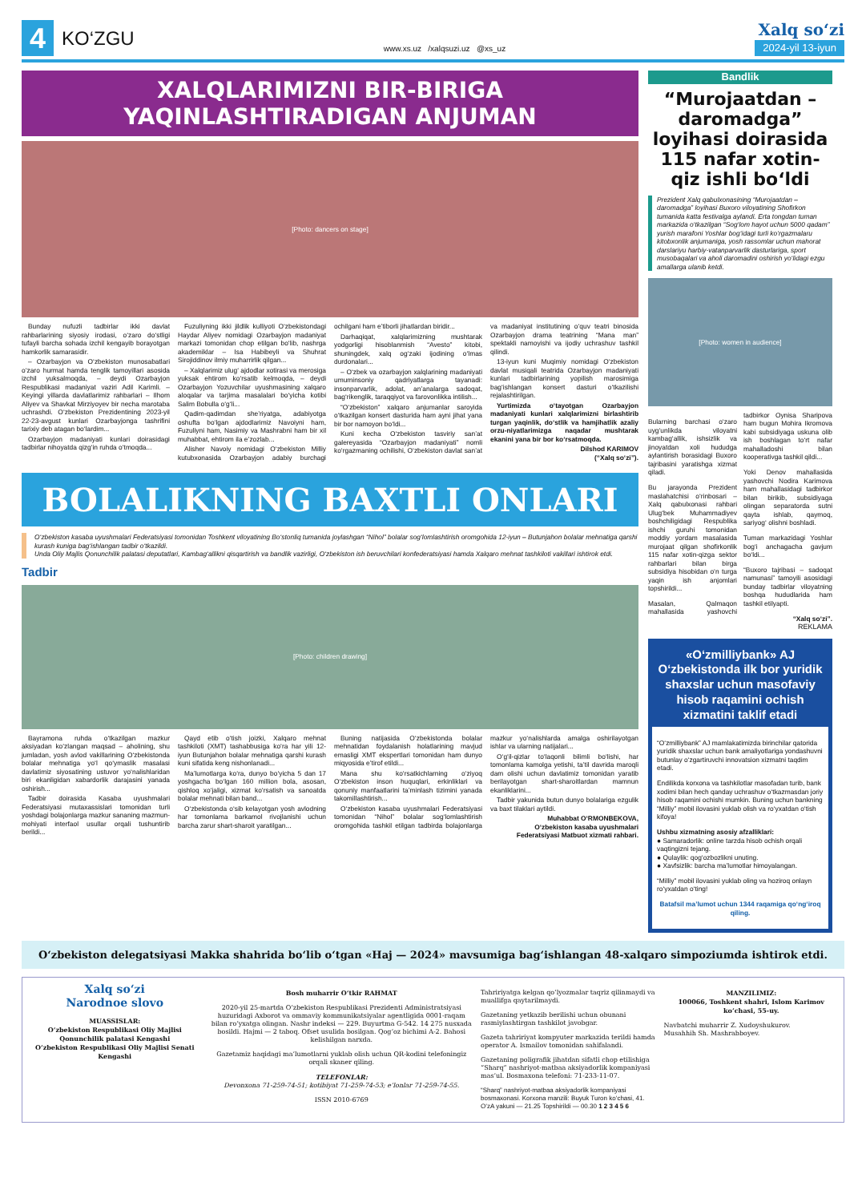4 KO‘ZGU
www.xs.uz /xalqsuzi.uz @xs_uz
Xalq so‘zi
2024-yil 13-iyun
XALQLARIMIZNI BIR-BIRIGA YAQINLASHTIRADIGAN ANJUMAN
[Photo: dancers on stage]
Bunday nufuzli tadbirlar ikki davlat rahbarlarining siyosiy irodasi, o‘zaro do‘stligi tufayli barcha sohada izchil kengayib borayotgan hamkorlik samarasidir.
– Ozarbayjon va O‘zbekiston munosabatlari o‘zaro hurmat hamda tenglik tamoyillari asosida izchil yuksalmoqda, – deydi Ozarbayjon Respublikasi madaniyat vaziri Adil Karimli. – Keyingi yillarda davlatlarimiz rahbarlari – Ilhom Aliyev va Shavkat Mirziyoyev bir necha marotaba uchrashdi. O‘zbekiston Prezidentining 2023-yil 22-23-avgust kunlari Ozarbayjonga tashrifini tarixiy deb atagan bo‘lardim...
Ozarbayjon madaniyati kunlari doirasidagi tadbirlar nihoyatda qizg‘in ruhda o‘tmoqda...
Fuzuliyning ikki jildlik kulliyoti O‘zbekistondagi Haydar Aliyev nomidagi Ozarbayjon madaniyat markazi tomonidan chop etilgan bo‘lib, nashrga akademiklar – Isa Habibeyli va Shuhrat Sirojiddinov ilmiy muharrirlik qilgan...
– Xalqlarimiz ulug‘ ajdodlar xotirasi va merosiga yuksak ehtirom ko‘rsatib kelmoqda, – deydi Ozarbayjon Yozuvchilar uyushmasining xalqaro aloqalar va tarjima masalalari bo‘yicha kotibi Salim Bobulla o‘g‘li...
Qadim-qadimdan she’riyatga, adabiyotga oshufta bo‘lgan ajdodlarimiz Navoiyni ham, Fuzuliyni ham, Nasimiy va Mashrabni ham bir xil muhabbat, ehtirom ila e’zozlab...
Alisher Navoiy nomidagi O‘zbekiston Milliy kutubxonasida Ozarbayjon adabiy burchagi ochilgani ham e’tiborli jihatlardan biridir...
Darhaqiqat, xalqlarimizning mushtarak yodgorligi hisoblanmish “Avesto” kitobi, shuningdek, xalq og‘zaki ijodining o‘lmas durdonalari...
– O‘zbek va ozarbayjon xalqlarining madaniyati umuminsoniy qadriyatlarga tayanadi: insonparvarlik, adolat, an’analarga sadoqat, bag‘rikenglik, taraqqiyot va farovonlikka intilish...
“O‘zbekiston” xalqaro anjumanlar saroyida o‘tkazilgan konsert dasturida ham ayni jihat yana bir bor namoyon bo‘ldi...
Kuni kecha O‘zbekiston tasviriy san’at galereyasida “Ozarbayjon madaniyati” nomli ko‘rgazmaning ochilishi, O‘zbekiston davlat san’at va madaniyat institutining o‘quv teatri binosida Ozarbayjon drama teatrining “Mana man” spektakli namoyishi va ijodiy uchrashuv tashkil qilindi.
13-iyun kuni Muqimiy nomidagi O‘zbekiston davlat musiqali teatrida Ozarbayjon madaniyati kunlari tadbirlarining yopilish marosimiga bag‘ishlangan konsert dasturi o‘tkazilishi rejalashtirilgan.
Yurtimizda o‘tayotgan Ozarbayjon madaniyati kunlari xalqlarimizni birlashtirib turgan yaqinlik, do‘stlik va hamjihatlik azaliy orzu-niyatlarimizga naqadar mushtarak ekanini yana bir bor ko‘rsatmoqda.
Dilshod KARIMOV
(“Xalq so‘zi”).
BOLALIKNING BAXTLI ONLARI
O‘zbekiston kasaba uyushmalari Federatsiyasi tomonidan Toshkent viloyatining Bo‘stonliq tumanida joylashgan “Nihol” bolalar sog‘lomlashtirish oromgohida 12-iyun – Butunjahon bolalar mehnatiga qarshi kurash kuniga bag‘ishlangan tadbir o‘tkazildi.
Unda Oliy Majlis Qonunchilik palatasi deputatlari, Kambag‘allikni qisqartirish va bandlik vazirligi, O‘zbekiston ish beruvchilari konfederatsiyasi hamda Xalqaro mehnat tashkiloti vakillari ishtirok etdi.
Tadbir
[Photo: children drawing]
Bayramona ruhda o‘tkazilgan mazkur aksiyadan ko‘zlangan maqsad – aholining, shu jumladan, yosh avlod vakillarining O‘zbekistonda bolalar mehnatiga yo‘l qo‘ymaslik masalasi davlatimiz siyosatining ustuvor yo‘nalishlaridan biri ekanligidan xabardorlik darajasini yanada oshirish...
Tadbir doirasida Kasaba uyushmalari Federatsiyasi mutaxassislari tomonidan turli yoshdagi bolajonlarga mazkur sananing mazmun-mohiyati interfaol usullar orqali tushuntirib berildi...
Qayd etib o‘tish joizki, Xalqaro mehnat tashkiloti (XMT) tashabbusiga ko‘ra har yili 12-iyun Butunjahon bolalar mehnatiga qarshi kurash kuni sifatida keng nishonlanadi...
Ma’lumotlarga ko‘ra, dunyo bo‘yicha 5 dan 17 yoshgacha bo‘lgan 160 million bola, asosan, qishloq xo‘jaligi, xizmat ko‘rsatish va sanoatda bolalar mehnati bilan band...
O‘zbekistonda o‘sib kelayotgan yosh avlodning har tomonlama barkamol rivojlanishi uchun barcha zarur shart-sharoit yaratilgan...
Buning natijasida O‘zbekistonda bolalar mehnatidan foydalanish holatlarining mavjud emasligi XMT ekspertlari tomonidan ham dunyo miqyosida e’tirof etildi...
Mana shu ko‘rsatkichlarning o‘ziyoq O‘zbekiston inson huquqlari, erkinliklari va qonuniy manfaatlarini ta’minlash tizimini yanada takomillashtirish...
O‘zbekiston kasaba uyushmalari Federatsiyasi tomonidan “Nihol” bolalar sog‘lomlashtirish oromgohida tashkil etilgan tadbirda bolajonlarga mazkur yo‘nalishlarda amalga oshirilayotgan ishlar va ularning natijalari...
O‘g‘il-qizlar to‘laqonli bilimli bo‘lishi, har tomonlama kamolga yetishi, ta’til davrida maroqli dam olishi uchun davlatimiz tomonidan yaratib berilayotgan shart-sharoitlardan mamnun ekanliklarini...
Tadbir yakunida butun dunyo bolalariga ezgulik va baxt tilaklari aytildi.
Muhabbat O‘RMONBEKOVA,
O‘zbekiston kasaba uyushmalari Federatsiyasi Matbuot xizmati rahbari.
Bandlik
“Murojaatdan – daromadga” loyihasi doirasida 115 nafar xotin-qiz ishli bo‘ldi
Prezident Xalq qabulxonasining “Murojaatdan – daromadga” loyihasi Buxoro viloyatining Shofirkon tumanida katta festivalga aylandi. Erta tongdan tuman markazida o‘tkazilgan “Sog‘lom hayot uchun 5000 qadam” yurish marafoni Yoshlar bog‘idagi turli ko‘rgazmalaru kitobxonlik anjumaniga, yosh rassomlar uchun mahorat darslariyu harbiy-vatanparvarlik dasturlariga, sport musobaqalari va aholi daromadini oshirish yo‘lidagi ezgu amallarga ulanib ketdi.
[Photo: women in audience]
Bularning barchasi o‘zaro uyg‘unlikda viloyatni kambag‘allik, ishsizlik va jinoyatdan xoli hududga aylantirish borasidagi Buxoro tajribasini yaratishga xizmat qiladi.
Bu jarayonda Prezident maslahatchisi o‘rinbosari – Xalq qabulxonasi rahbari Ulug‘bek Muhammadiyev boshchiligidagi Respublika ishchi guruhi tomonidan moddiy yordam masalasida murojaat qilgan shofirkonlik 115 nafar xotin-qizga sektor rahbarlari bilan birga subsidiya hisobidan o‘n turga yaqin ish anjomlari topshirildi...
Masalan, Qalmaqon mahallasida yashovchi tadbirkor Oynisa Sharipova ham bugun Mohira Ikromova kabi subsidiyaga uskuna olib ish boshlagan to‘rt nafar mahalladoshi bilan kooperativga tashkil qildi...
Yoki Denov mahallasida yashovchi Nodira Karimova ham mahallasidagi tadbirkor bilan birikib, subsidiyaga olingan separatorda sutni qayta ishlab, qaymoq, sariyog‘ olishni boshladi.
Tuman markazidagi Yoshlar bog‘i anchagacha gavjum bo‘ldi...
“Buxoro tajribasi – sadoqat namunasi” tamoyili asosidagi bunday tadbirlar viloyatning boshqa hududlarida ham tashkil etilyapti.
“Xalq so‘zi”.
REKLAMA
«O‘zmilliybank» AJ O‘zbekistonda ilk bor yuridik shaxslar uchun masofaviy hisob raqamini ochish xizmatini taklif etadi
“O‘zmilliybank” AJ mamlakatimizda birinchilar qatorida yuridik shaxslar uchun bank amaliyotlariga yondashuvni butunlay o‘zgartiruvchi innovatsion xizmatni taqdim etadi.
Endilikda korxona va tashkilotlar masofadan turib, bank xodimi bilan hech qanday uchrashuv o‘tkazmasdan joriy hisob raqamini ochishi mumkin. Buning uchun bankning “Milliy” mobil ilovasini yuklab olish va ro‘yxatdan o‘tish kifoya!
Ushbu xizmatning asosiy afzalliklari:
● Samaradorlik: online tarzda hisob ochish orqali vaqtingizni tejang.
● Qulaylik: qog‘ozbozlikni unuting.
● Xavfsizlik: barcha ma’lumotlar himoyalangan.
“Milliy” mobil ilovasini yuklab oling va hoziroq onlayn ro‘yxatdan o‘ting!
Batafsil ma’lumot uchun 1344 raqamiga qo‘ng‘iroq qiling.
O‘zbekiston delegatsiyasi Makka shahrida bo‘lib o‘tgan «Haj — 2024» mavsumiga bag‘ishlangan 48-xalqaro simpoziumda ishtirok etdi.
Xalq so‘zi
Narodnoe slovo
MUASSISLAR:
O‘zbekiston Respublikasi Oliy Majlisi Qonunchilik palatasi Kengashi
O‘zbekiston Respublikasi Oliy Majlisi Senati Kengashi
Bosh muharrir O‘tkir RAHMAT
2020-yil 25-martda O‘zbekiston Respublikasi Prezidenti Administratsiyasi huzuridagi Axborot va ommaviy kommunikatsiyalar agentligida 0001-raqam bilan ro‘yxatga olingan. Nashr indeksi — 229. Buyurtma G-542. 14 275 nusxada bosildi. Hajmi — 2 taboq. Ofset usulida bosilgan. Qog‘oz bichimi A-2. Bahosi kelishilgan narxda.
Gazetamiz haqidagi ma’lumotlarni yuklab olish uchun QR-kodini telefoningiz orqali skaner qiling.
TELEFONLAR:
Devonxona 71-259-74-51; kotibiyat 71-259-74-53; e’lonlar 71-259-74-55.
ISSN 2010-6769
Tahririyatga kelgan qo‘lyozmalar taqriz qilinmaydi va muallifga qaytarilmaydi.
Gazetaning yetkazib berilishi uchun obunani rasmiylashtirgan tashkilot javobgar.
Gazeta tahririyat kompyuter markazida terildi hamda operator A. Ismailov tomonidan sahifalandi.
Gazetaning poligrafik jihatdan sifatli chop etilishiga “Sharq” nashriyot-matbaa aksiyadorlik kompaniyasi mas’ul. Bosmaxona telefoni: 71-233-11-07.
“Sharq” nashriyot-matbaa aksiyadorlik kompaniyasi bosmaxonasi. Korxona manzili: Buyuk Turon ko‘chasi, 41. O‘zA yakuni — 21.25 Topshirildi — 00.30 1 2 3 4 5 6
MANZILIMIZ:
100066, Toshkent shahri, Islom Karimov ko‘chasi, 55-uy.
Navbatchi muharrir Z. Xudoyshukurov.
Musahhih Sh. Mashrabboyev.